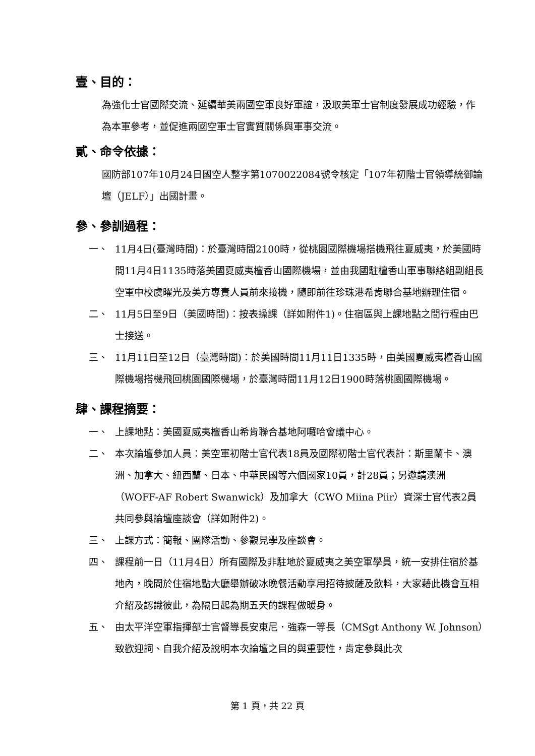壹、目的：
為強化士官國際交流、延續華美兩國空軍良好軍誼，汲取美軍士官制度發展成功經驗，作為本軍參考，並促進兩國空軍士官實質關係與軍事交流。
貳、命令依據：
國防部107年10月24日國空人整字第1070022084號令核定「107年初階士官領導統御論壇（JELF）」出國計畫。
參、參訓過程：
一、 11月4日(臺灣時間)：於臺灣時間2100時，從桃園國際機場搭機飛往夏威夷，於美國時間11月4日1135時落美國夏威夷檀香山國際機場，並由我國駐檀香山軍事聯絡組副組長空軍中校虞曜光及美方專責人員前來接機，隨即前往珍珠港希肯聯合基地辦理住宿。
二、 11月5日至9日（美國時間)：按表操課（詳如附件1)。住宿區與上課地點之間行程由巴士接送。
三、 11月11日至12日（臺灣時間)：於美國時間11月11日1335時，由美國夏威夷檀香山國際機場搭機飛回桃園國際機場，於臺灣時間11月12日1900時落桃園國際機場。
肆、課程摘要：
一、 上課地點：美國夏威夷檀香山希肯聯合基地阿囉哈會議中心。
二、 本次論壇參加人員：美空軍初階士官代表18員及國際初階士官代表計：斯里蘭卡、澳洲、加拿大、紐西蘭、日本、中華民國等六個國家10員，計28員；另邀請澳洲（WOFF-AF Robert Swanwick）及加拿大（CWO Miina Piir）資深士官代表2員共同參與論壇座談會（詳如附件2)。
三、 上課方式：簡報、團隊活動、參觀見學及座談會。
四、 課程前一日（11月4日）所有國際及非駐地於夏威夷之美空軍學員，統一安排住宿於基地內，晚間於住宿地點大廳舉辦破冰晚餐活動享用招待披薩及飲料，大家藉此機會互相介紹及認識彼此，為隔日起為期五天的課程做暖身。
五、 由太平洋空軍指揮部士官督導長安東尼．強森一等長（CMSgt Anthony W. Johnson）致歡迎詞、自我介紹及說明本次論壇之目的與重要性，肯定參與此次
第 1 頁，共 22 頁